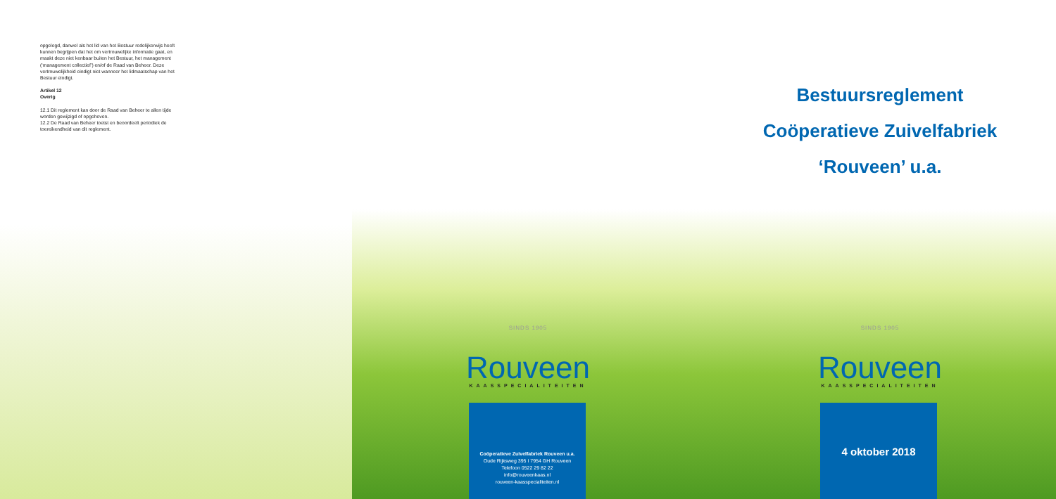opgelegd, danwel als het lid van het Bestuur redelijkerwijs heeft kunnen begrijpen dat het om vertrouwelijke informatie gaat, en maakt deze niet kenbaar buiten het Bestuur, het management (‘management collectief’) en/of de Raad van Beheer. Deze vertrouwelijkheid eindigt niet wanneer het lidmaatschap van het Bestuur eindigt.
Artikel 12
Overig
12.1 Dit reglement kan door de Raad van Beheer te allen tijde worden gewijzigd of opgeheven.
12.2 De Raad van Beheer toetst en beoordeelt periodiek de toereikendheid van dit reglement.
SINDS 1905
Rouveen
KAASSPECIALITEITEN
Coöperatieve Zuivelfabriek Rouveen u.a.
Oude Rijksweg 395 I 7954 GH Rouveen
Telefoon 0522 29 82 22
info@rouveenkaas.nl
rouveen-kaasspecialiteiten.nl
Bestuursreglement
Coöperatieve Zuivelfabriek
‘Rouveen’ u.a.
SINDS 1905
Rouveen
KAASSPECIALITEITEN
4 oktober 2018